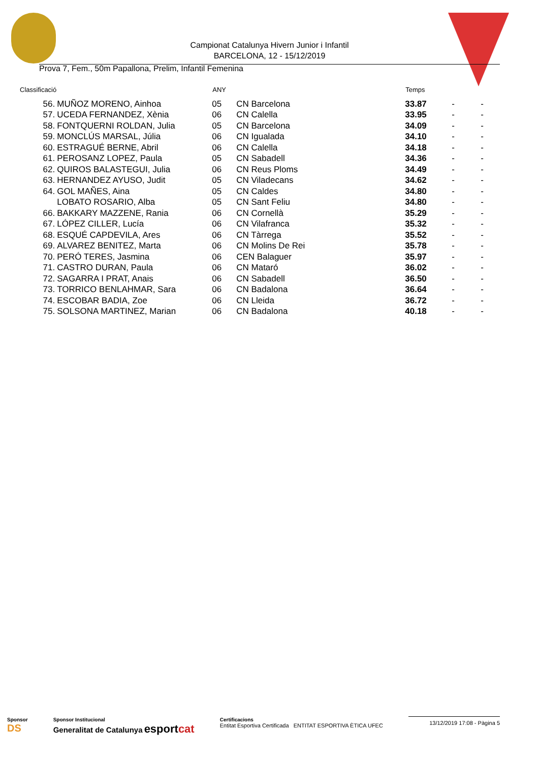Campionat Catalunya Hivern Junior i Infantil
BARCELONA, 12 - 15/12/2019
Prova 7, Fem., 50m Papallona, Prelim, Infantil Femenina
| Classificació | | ANY | | Temps | | |
| --- | --- | --- | --- | --- | --- | --- |
| 56. | MUÑOZ MORENO, Ainhoa | 05 | CN Barcelona | 33.87 | - | - |
| 57. | UCEDA FERNANDEZ, Xènia | 06 | CN Calella | 33.95 | - | - |
| 58. | FONTQUERNI ROLDAN, Julia | 05 | CN Barcelona | 34.09 | - | - |
| 59. | MONCLÚS MARSAL, Júlia | 06 | CN Igualada | 34.10 | - | - |
| 60. | ESTRAGUÉ BERNE, Abril | 06 | CN Calella | 34.18 | - | - |
| 61. | PEROSANZ LOPEZ, Paula | 05 | CN Sabadell | 34.36 | - | - |
| 62. | QUIROS BALASTEGUI, Julia | 06 | CN Reus Ploms | 34.49 | - | - |
| 63. | HERNANDEZ AYUSO, Judit | 05 | CN Viladecans | 34.62 | - | - |
| 64. | GOL MAÑES, Aina | 05 | CN Caldes | 34.80 | - | - |
| | LOBATO ROSARIO, Alba | 05 | CN Sant Feliu | 34.80 | - | - |
| 66. | BAKKARY MAZZENE, Rania | 06 | CN Cornellà | 35.29 | - | - |
| 67. | LÓPEZ CILLER, Lucía | 06 | CN Vilafranca | 35.32 | - | - |
| 68. | ESQUÉ CAPDEVILA, Ares | 06 | CN Tàrrega | 35.52 | - | - |
| 69. | ALVAREZ BENITEZ, Marta | 06 | CN Molins De Rei | 35.78 | - | - |
| 70. | PERÓ TERES, Jasmina | 06 | CEN Balaguer | 35.97 | - | - |
| 71. | CASTRO DURAN, Paula | 06 | CN Mataró | 36.02 | - | - |
| 72. | SAGARRA I PRAT, Anais | 06 | CN Sabadell | 36.50 | - | - |
| 73. | TORRICO BENLAHMAR, Sara | 06 | CN Badalona | 36.64 | - | - |
| 74. | ESCOBAR BADIA, Zoe | 06 | CN Lleida | 36.72 | - | - |
| 75. | SOLSONA MARTINEZ, Marian | 06 | CN Badalona | 40.18 | - | - |
Sponsor
DS
Sponsor Institucional
Generalitat de Catalunya esportcat
Certificacions
Entitat Esportiva Certificada ENTITAT ESPORTIVA ÈTICA UFEC
13/12/2019 17:08 - Pàgina 5